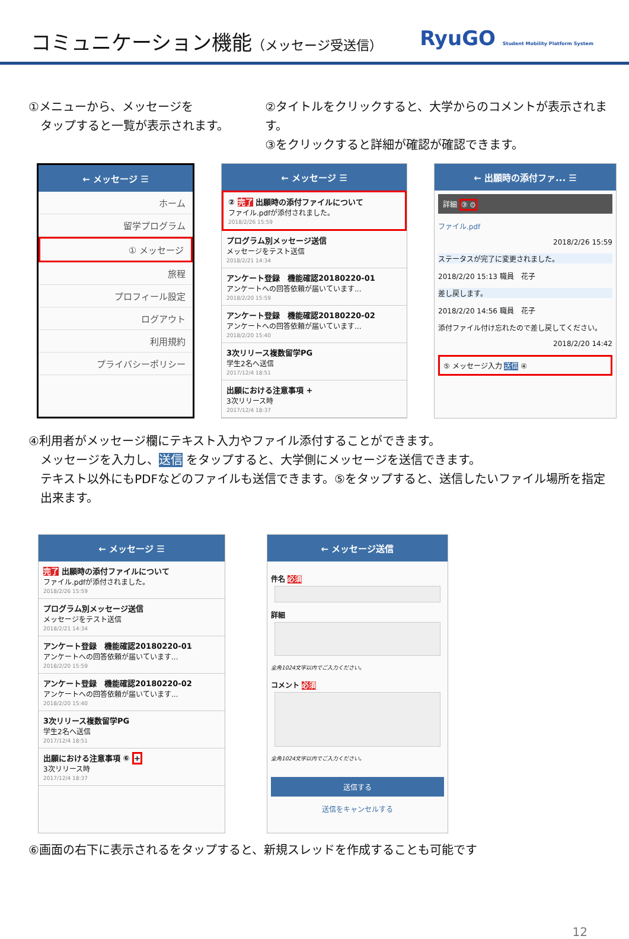コミュニケーション機能（メッセージ受送信）
RyuGO Student Mobility Platform System
①メニューから、メッセージを
　タップすると一覧が表示されます。
②タイトルをクリックすると、大学からのコメントが表示されます。
③をクリックすると詳細が確認が確認できます。
← メッセージ ☰
ホーム
留学プログラム
① メッセージ
旅程
プロフィール設定
ログアウト
利用規約
プライバシーポリシー
← メッセージ ☰
② 完了 出願時の添付ファイルについて
ファイル.pdfが添付されました。
2018/2/26 15:59
プログラム別メッセージ送信
メッセージをテスト送信
2018/2/21 14:34
アンケート登録　機能確認20180220-01
アンケートへの回答依頼が届いています...
2018/2/20 15:59
アンケート登録　機能確認20180220-02
アンケートへの回答依頼が届いています...
2018/2/20 15:40
3次リリース複数留学PG
学生2名へ送信
2017/12/4 18:51
出願における注意事項 +
3次リリース時
2017/12/4 18:37
← 出願時の添付ファ... ☰
詳細 ③ ⊙
ファイル.pdf
2018/2/26 15:59
ステータスが完了に変更されました。
2018/2/20 15:13 職員　花子
差し戻します。
2018/2/20 14:56 職員　花子
添付ファイル付け忘れたので差し戻してください。
2018/2/20 14:42
⑤ メッセージ入力 送信 ④
④利用者がメッセージ欄にテキスト入力やファイル添付することができます。
　メッセージを入力し、送信 をタップすると、大学側にメッセージを送信できます。
　テキスト以外にもPDFなどのファイルも送信できます。⑤をタップすると、送信したいファイル場所を指定
　出来ます。
← メッセージ ☰
完了 出願時の添付ファイルについて
ファイル.pdfが添付されました。
2018/2/26 15:59
プログラム別メッセージ送信
メッセージをテスト送信
2018/2/21 14:34
アンケート登録　機能確認20180220-01
アンケートへの回答依頼が届いています...
2018/2/20 15:59
アンケート登録　機能確認20180220-02
アンケートへの回答依頼が届いています...
2018/2/20 15:40
3次リリース複数留学PG
学生2名へ送信
2017/12/4 18:51
出願における注意事項 ⑥ +
3次リリース時
2017/12/4 18:37
← メッセージ送信
件名 必須
詳細
全角1024文字以内でご入力ください。
コメント 必須
全角1024文字以内でご入力ください。
送信する
送信をキャンセルする
⑥画面の右下に表示されるをタップすると、新規スレッドを作成することも可能です
12